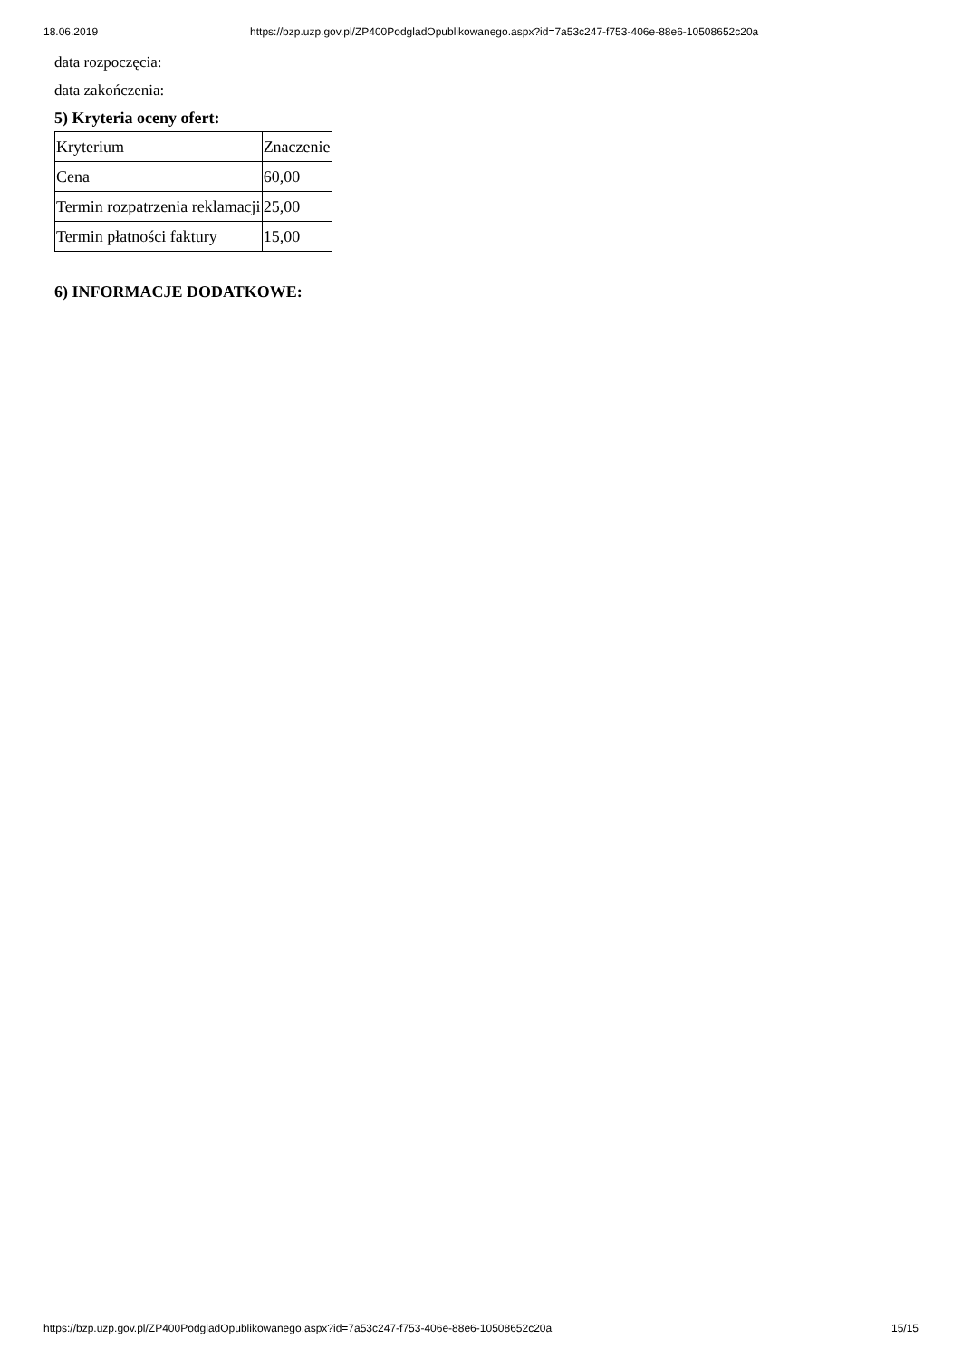18.06.2019 https://bzp.uzp.gov.pl/ZP400PodgladOpublikowanego.aspx?id=7a53c247-f753-406e-88e6-10508652c20a
data rozpoczęcia:
data zakończenia:
5) Kryteria oceny ofert:
| Kryterium | Znaczenie |
| Cena | 60,00 |
| Termin rozpatrzenia reklamacji | 25,00 |
| Termin płatności faktury | 15,00 |
6) INFORMACJE DODATKOWE:
https://bzp.uzp.gov.pl/ZP400PodgladOpublikowanego.aspx?id=7a53c247-f753-406e-88e6-10508652c20a 15/15